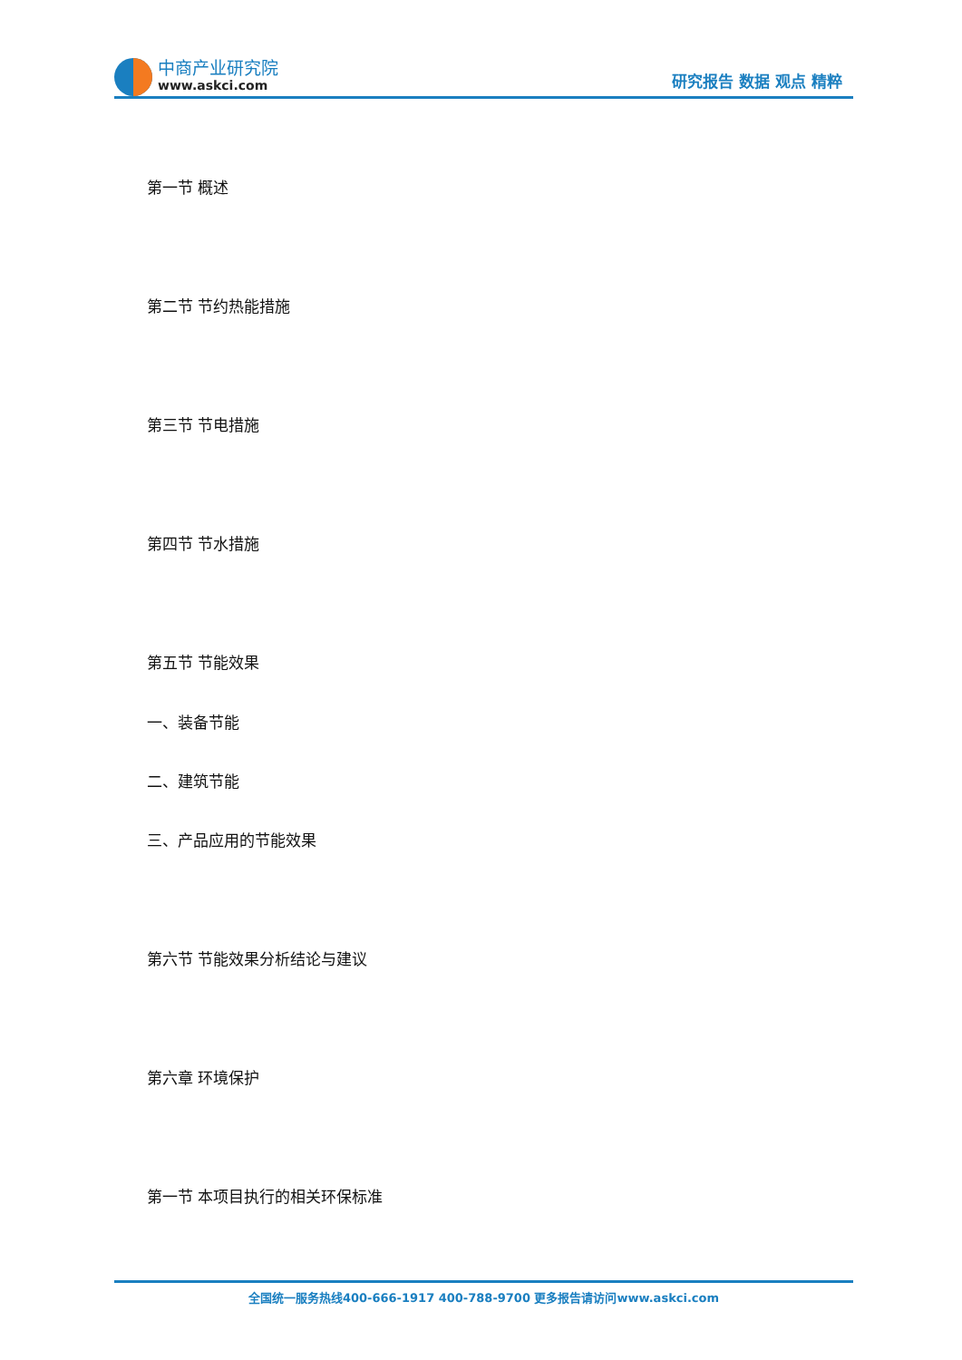中商产业研究院
www.askci.com
研究报告 数据 观点 精粹
第一节 概述
第二节 节约热能措施
第三节 节电措施
第四节 节水措施
第五节 节能效果
一、装备节能
二、建筑节能
三、产品应用的节能效果
第六节 节能效果分析结论与建议
第六章 环境保护
第一节 本项目执行的相关环保标准
全国统一服务热线400-666-1917 400-788-9700 更多报告请访问www.askci.com